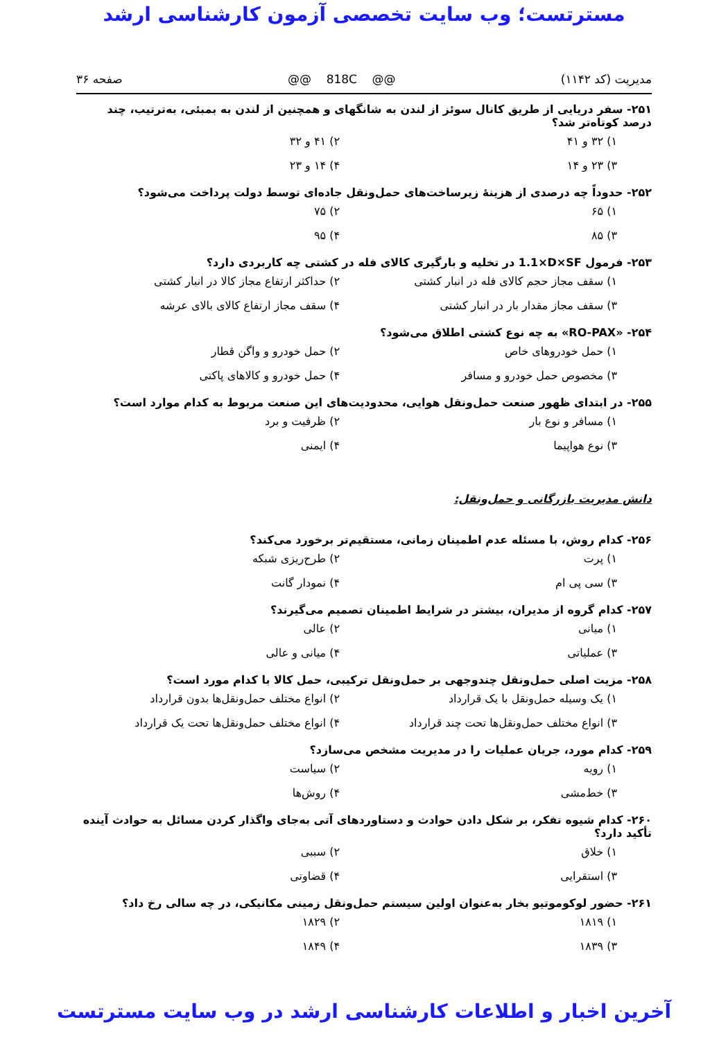مسترتست؛ وب سایت تخصصی آزمون کارشناسی ارشد
مدیریت (کد ۱۱۴۲) @@ 818C @@ صفحه ۳۶
۲۵۱- سفر دریایی از طریق کانال سوئز از لندن به شانگهای و همچنین از لندن به بمبئی، به‌ترتیب، چند درصد کوتاه‌تر شد؟
۱) ۳۲ و ۴۱
۲) ۴۱ و ۳۲
۳) ۲۳ و ۱۴
۴) ۱۴ و ۲۳
۲۵۲- حدوداً چه درصدی از هزینهٔ زیرساخت‌های حمل‌ونقل جاده‌ای توسط دولت پرداخت می‌شود؟
۱) ۶۵
۲) ۷۵
۳) ۸۵
۴) ۹۵
۲۵۳- فرمول 1.1×D×SF در تخلیه و بارگیری کالای فله در کشتی چه کاربردی دارد؟
۱) سقف مجاز حجم کالای فله در انبار کشتی
۲) حداکثر ارتفاع مجاز کالا در انبار کشتی
۳) سقف مجاز مقدار بار در انبار کشتی
۴) سقف مجاز ارتفاع کالای بالای عرشه
۲۵۴- «RO-PAX» به چه نوع کشتی اطلاق می‌شود؟
۱) حمل خودروهای خاص
۲) حمل خودرو و واگن قطار
۳) مخصوص حمل خودرو و مسافر
۴) حمل خودرو و کالاهای پاکتی
۲۵۵- در ابتدای ظهور صنعت حمل‌ونقل هوایی، محدودیت‌های این صنعت مربوط به کدام موارد است؟
۱) مسافر و نوع بار
۲) ظرفیت و برد
۳) نوع هواپیما
۴) ایمنی
دانش مدیریت بازرگانی و حمل‌ونقل:
۲۵۶- کدام روش، با مسئله عدم اطمینان زمانی، مستقیم‌تر برخورد می‌کند؟
۱) پرت
۲) طرح‌ریزی شبکه
۳) سی پی ام
۴) نمودار گانت
۲۵۷- کدام گروه از مدیران، بیشتر در شرایط اطمینان تصمیم می‌گیرند؟
۱) میانی
۲) عالی
۳) عملیاتی
۴) میانی و عالی
۲۵۸- مزیت اصلی حمل‌ونقل چندوجهی بر حمل‌ونقل ترکیبی، حمل کالا با کدام مورد است؟
۱) یک وسیله حمل‌ونقل با یک قرارداد
۲) انواع مختلف حمل‌ونقل‌ها بدون قرارداد
۳) انواع مختلف حمل‌ونقل‌ها تحت چند قرارداد
۴) انواع مختلف حمل‌ونقل‌ها تحت یک قرارداد
۲۵۹- کدام مورد، جریان عملیات را در مدیریت مشخص می‌سازد؟
۱) رویه
۲) سیاست
۳) خط‌مشی
۴) روش‌ها
۲۶۰- کدام شیوه تفکر، بر شکل دادن حوادث و دستاوردهای آتی به‌جای واگذار کردن مسائل به حوادث آینده تأکید دارد؟
۱) خلاق
۲) سببی
۳) استقرایی
۴) قضاوتی
۲۶۱- حضور لوکوموتیو بخار به‌عنوان اولین سیستم حمل‌ونقل زمینی مکانیکی، در چه سالی رخ داد؟
۱) ۱۸۱۹
۲) ۱۸۲۹
۳) ۱۸۳۹
۴) ۱۸۴۹
آخرین اخبار و اطلاعات کارشناسی ارشد در وب سایت مسترتست